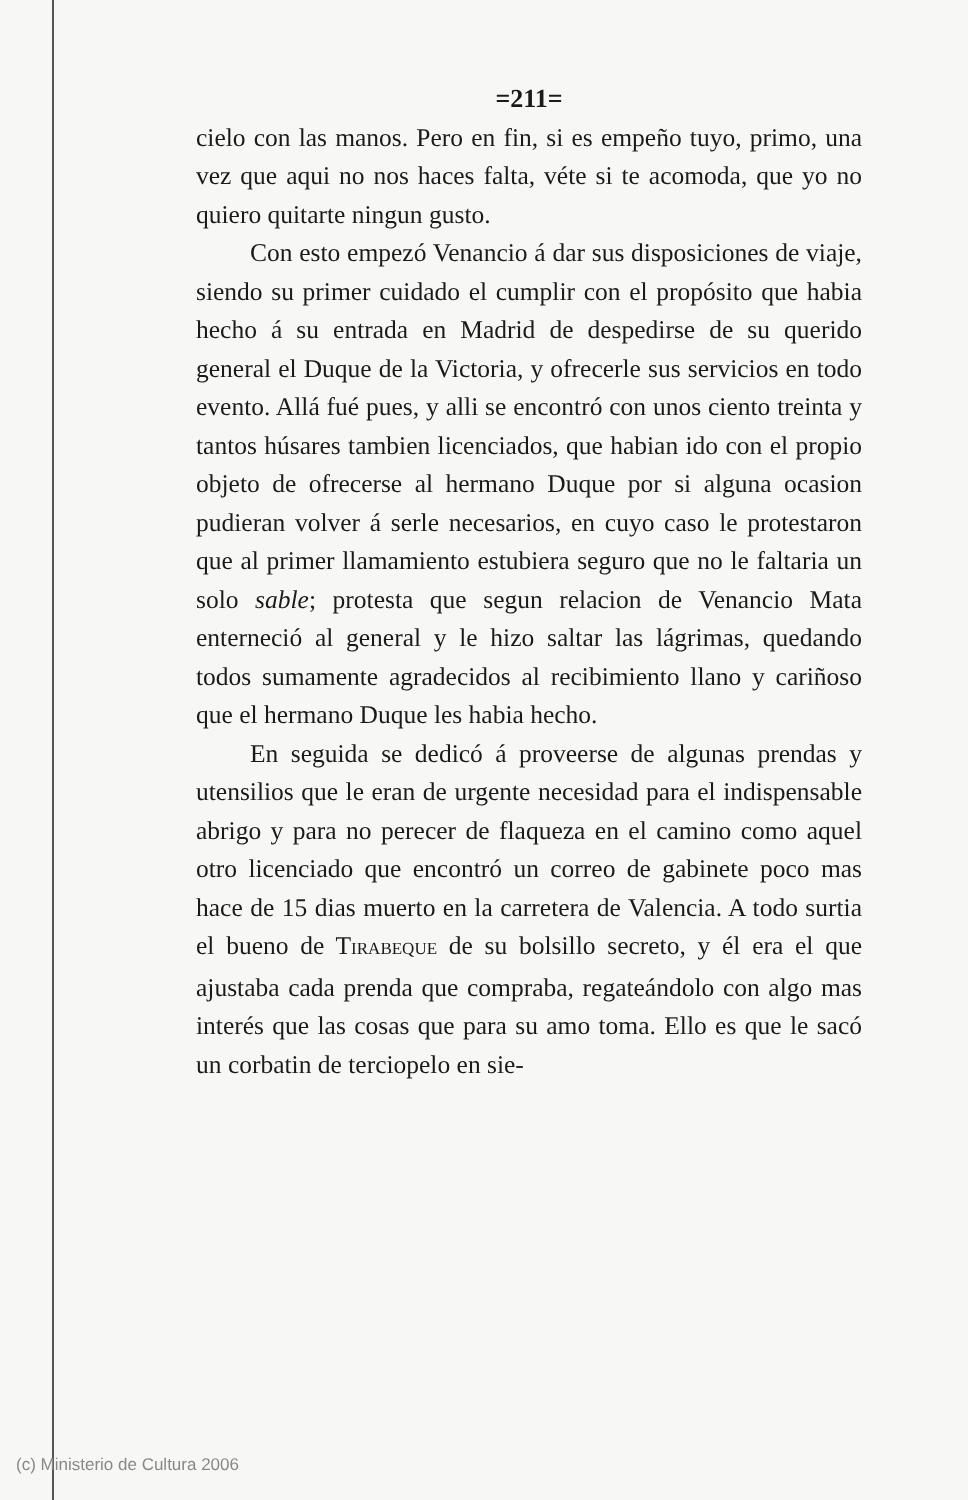=211=
cielo con las manos. Pero en fin, si es empeño tuyo, primo, una vez que aqui no nos haces falta, véte si te acomoda, que yo no quiero quitarte ningun gusto.
Con esto empezó Venancio á dar sus disposiciones de viaje, siendo su primer cuidado el cumplir con el propósito que habia hecho á su entrada en Madrid de despedirse de su querido general el Duque de la Victoria, y ofrecerle sus servicios en todo evento. Allá fué pues, y alli se encontró con unos ciento treinta y tantos húsares tambien licenciados, que habian ido con el propio objeto de ofrecerse al hermano Duque por si alguna ocasion pudieran volver á serle necesarios, en cuyo caso le protestaron que al primer llamamiento estubiera seguro que no le faltaria un solo sable; protesta que segun relacion de Venancio Mata enterneció al general y le hizo saltar las lágrimas, quedando todos sumamente agradecidos al recibimiento llano y cariñoso que el hermano Duque les habia hecho.
En seguida se dedicó á proveerse de algunas prendas y utensilios que le eran de urgente necesidad para el indispensable abrigo y para no perecer de flaqueza en el camino como aquel otro licenciado que encontró un correo de gabinete poco mas hace de 15 dias muerto en la carretera de Valencia. A todo surtia el bueno de TIRABEQUE de su bolsillo secreto, y él era el que ajustaba cada prenda que compraba, regateándolo con algo mas interés que las cosas que para su amo toma. Ello es que le sacó un corbatin de terciopelo en sie-
(c) Ministerio de Cultura 2006